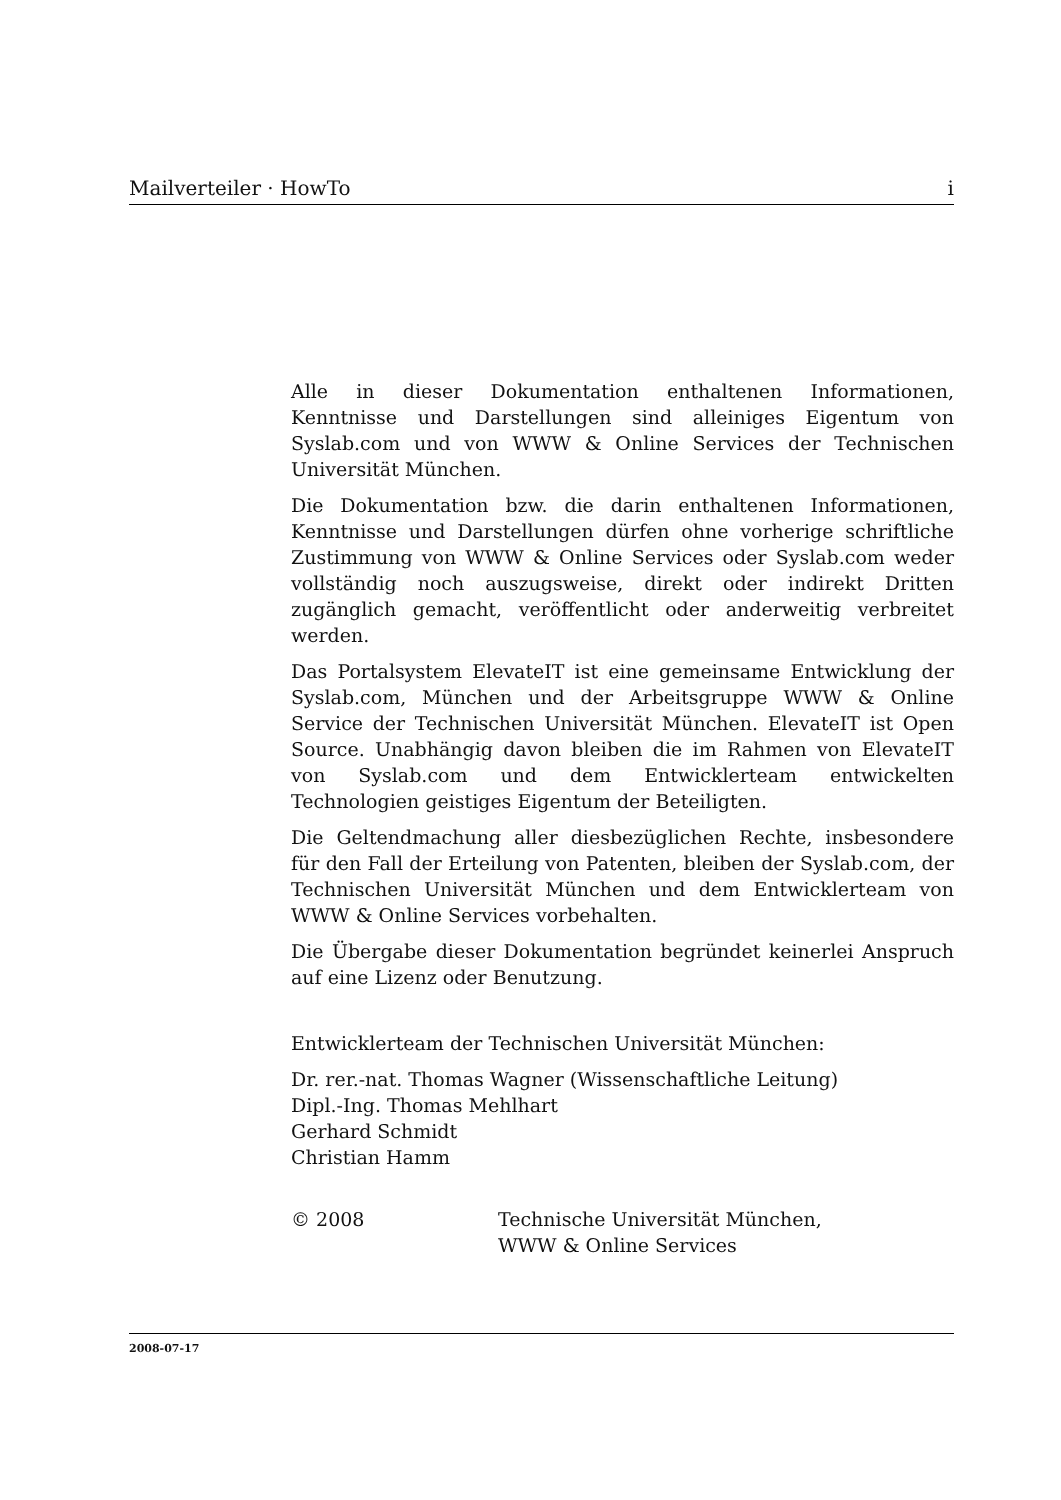Mailverteiler · HowTo i
Alle in dieser Dokumentation enthaltenen Informationen, Kenntnisse und Darstellungen sind alleiniges Eigentum von Syslab.com und von WWW & Online Services der Technischen Universität München.
Die Dokumentation bzw. die darin enthaltenen Informationen, Kenntnisse und Darstellungen dürfen ohne vorherige schriftliche Zustimmung von WWW & Online Services oder Syslab.com weder vollständig noch auszugsweise, direkt oder indirekt Dritten zugänglich gemacht, veröffentlicht oder anderweitig verbreitet werden.
Das Portalsystem ElevateIT ist eine gemeinsame Entwicklung der Syslab.com, München und der Arbeitsgruppe WWW & Online Service der Technischen Universität München. ElevateIT ist Open Source. Unabhängig davon bleiben die im Rahmen von ElevateIT von Syslab.com und dem Entwicklerteam entwickelten Technologien geistiges Eigentum der Beteiligten.
Die Geltendmachung aller diesbezüglichen Rechte, insbesondere für den Fall der Erteilung von Patenten, bleiben der Syslab.com, der Technischen Universität München und dem Entwicklerteam von WWW & Online Services vorbehalten.
Die Übergabe dieser Dokumentation begründet keinerlei Anspruch auf eine Lizenz oder Benutzung.
Entwicklerteam der Technischen Universität München:
Dr. rer.-nat. Thomas Wagner (Wissenschaftliche Leitung)
Dipl.-Ing. Thomas Mehlhart
Gerhard Schmidt
Christian Hamm
© 2008 Technische Universität München,
WWW & Online Services
2008-07-17